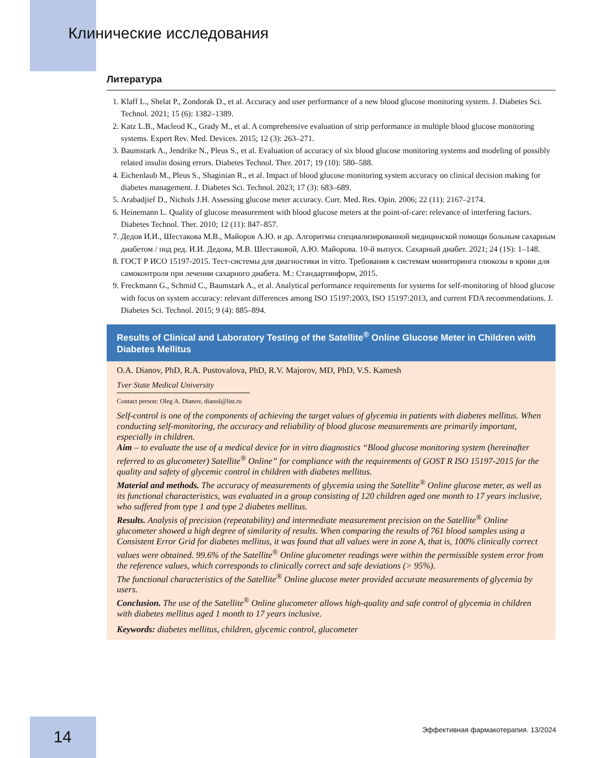Клинические исследования
Литература
1. Klaff L., Shelat P., Zondorak D., et al. Accuracy and user performance of a new blood glucose monitoring system. J. Diabetes Sci. Technol. 2021; 15 (6): 1382–1389.
2. Katz L.B., Macleod K., Grady M., et al. A comprehensive evaluation of strip performance in multiple blood glucose monitoring systems. Expert Rev. Med. Devices. 2015; 12 (3): 263–271.
3. Baumstark A., Jendrike N., Pleus S., et al. Evaluation of accuracy of six blood glucose monitoring systems and modeling of possibly related insulin dosing errors. Diabetes Technol. Ther. 2017; 19 (10): 580–588.
4. Eichenlaub M., Pleus S., Shaginian R., et al. Impact of blood glucose monitoring system accuracy on clinical decision making for diabetes management. J. Diabetes Sci. Technol. 2023; 17 (3): 683–689.
5. Arabadjief D., Nichols J.H. Assessing glucose meter accuracy. Curr. Med. Res. Opin. 2006; 22 (11): 2167–2174.
6. Heinemann L. Quality of glucose measurement with blood glucose meters at the point-of-care: relevance of interfering factors. Diabetes Technol. Ther. 2010; 12 (11): 847–857.
7. Дедов И.И., Шестакова М.В., Майоров А.Ю. и др. Алгоритмы специализированной медицинской помощи больным сахарным диабетом / под ред. И.И. Дедова, М.В. Шестаковой, А.Ю. Майорова. 10-й выпуск. Сахарный диабет. 2021; 24 (1S): 1–148.
8. ГОСТ Р ИСО 15197-2015. Тест-системы для диагностики in vitro. Требования к системам мониторинга глюкозы в крови для самоконтроля при лечении сахарного диабета. М.: Стандартинформ, 2015.
9. Freckmann G., Schmid C., Baumstark A., et al. Analytical performance requirements for systems for self-monitoring of blood glucose with focus on system accuracy: relevant differences among ISO 15197:2003, ISO 15197:2013, and current FDA recommendations. J. Diabetes Sci. Technol. 2015; 9 (4): 885–894.
Results of Clinical and Laboratory Testing of the Satellite<sup>®</sup> Online Glucose Meter in Children with Diabetes Mellitus
O.A. Dianov, PhD, R.A. Pustovalova, PhD, R.V. Majorov, MD, PhD, V.S. Kamesh
Tver State Medical University
Contact person: Oleg A. Dianov, dianol@list.ru
Self-control is one of the components of achieving the target values of glycemia in patients with diabetes mellitus. When conducting self-monitoring, the accuracy and reliability of blood glucose measurements are primarily important, especially in children.
Aim – to evaluate the use of a medical device for in vitro diagnostics “Blood glucose monitoring system (hereinafter referred to as glucometer) Satellite<sup>®</sup> Online” for compliance with the requirements of GOST R ISO 15197-2015 for the quality and safety of glycemic control in children with diabetes mellitus.
Material and methods. The accuracy of measurements of glycemia using the Satellite<sup>®</sup> Online glucose meter, as well as its functional characteristics, was evaluated in a group consisting of 120 children aged one month to 17 years inclusive, who suffered from type 1 and type 2 diabetes mellitus.
Results. Analysis of precision (repeatability) and intermediate measurement precision on the Satellite<sup>®</sup> Online glucometer showed a high degree of similarity of results. When comparing the results of 761 blood samples using a Consistent Error Grid for diabetes mellitus, it was found that all values were in zone A, that is, 100% clinically correct values were obtained. 99.6% of the Satellite<sup>®</sup> Online glucometer readings were within the permissible system error from the reference values, which corresponds to clinically correct and safe deviations (> 95%).
The functional characteristics of the Satellite<sup>®</sup> Online glucose meter provided accurate measurements of glycemia by users.
Conclusion. The use of the Satellite<sup>®</sup> Online glucometer allows high-quality and safe control of glycemia in children with diabetes mellitus aged 1 month to 17 years inclusive.
Keywords: diabetes mellitus, children, glycemic control, glucometer
14
Эффективная фармакотерапия. 13/2024